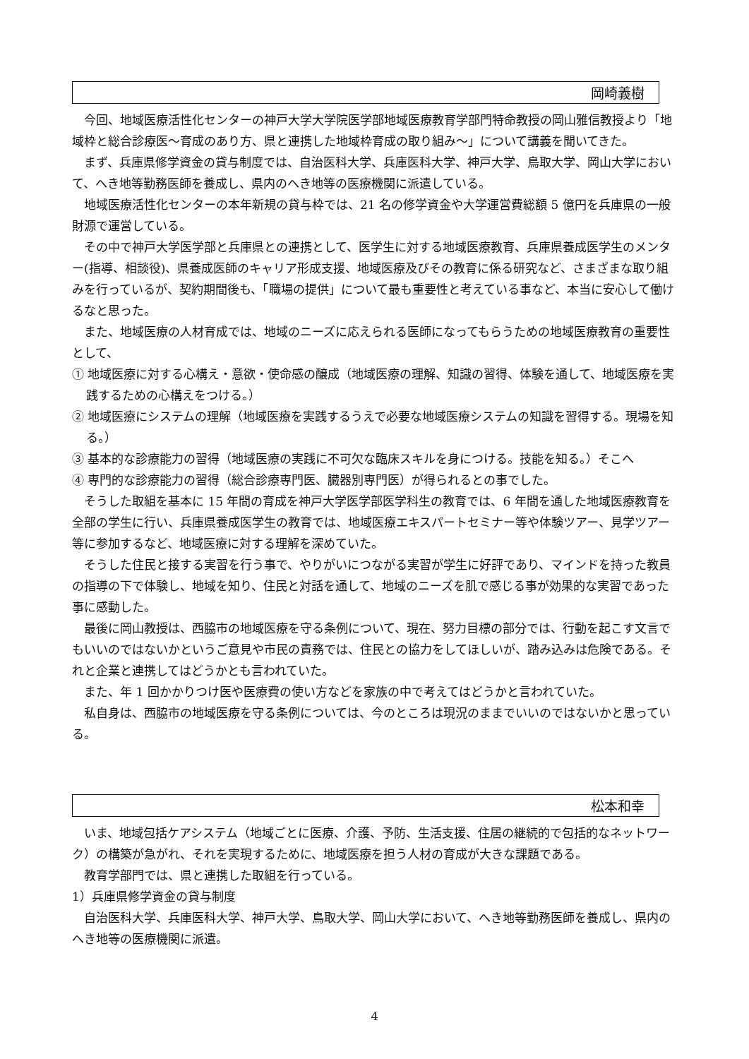岡崎義樹
今回、地域医療活性化センターの神戸大学大学院医学部地域医療教育学部門特命教授の岡山雅信教授より「地域枠と総合診療医～育成のあり方、県と連携した地域枠育成の取り組み～」について講義を聞いてきた。
まず、兵庫県修学資金の貸与制度では、自治医科大学、兵庫医科大学、神戸大学、鳥取大学、岡山大学において、へき地等勤務医師を養成し、県内のへき地等の医療機関に派遣している。
地域医療活性化センターの本年新規の貸与枠では、21 名の修学資金や大学運営費総額 5 億円を兵庫県の一般財源で運営している。
その中で神戸大学医学部と兵庫県との連携として、医学生に対する地域医療教育、兵庫県養成医学生のメンター(指導、相談役)、県養成医師のキャリア形成支援、地域医療及びその教育に係る研究など、さまざまな取り組みを行っているが、契約期間後も、「職場の提供」について最も重要性と考えている事など、本当に安心して働けるなと思った。
また、地域医療の人材育成では、地域のニーズに応えられる医師になってもらうための地域医療教育の重要性として、
① 地域医療に対する心構え・意欲・使命感の醸成（地域医療の理解、知識の習得、体験を通して、地域医療を実践するための心構えをつける。）
② 地域医療にシステムの理解（地域医療を実践するうえで必要な地域医療システムの知識を習得する。現場を知る。）
③ 基本的な診療能力の習得（地域医療の実践に不可欠な臨床スキルを身につける。技能を知る。）そこへ
④ 専門的な診療能力の習得（総合診療専門医、臓器別専門医）が得られるとの事でした。
そうした取組を基本に 15 年間の育成を神戸大学医学部医学科生の教育では、6 年間を通した地域医療教育を全部の学生に行い、兵庫県養成医学生の教育では、地域医療エキスパートセミナー等や体験ツアー、見学ツアー等に参加するなど、地域医療に対する理解を深めていた。
そうした住民と接する実習を行う事で、やりがいにつながる実習が学生に好評であり、マインドを持った教員の指導の下で体験し、地域を知り、住民と対話を通して、地域のニーズを肌で感じる事が効果的な実習であった事に感動した。
最後に岡山教授は、西脇市の地域医療を守る条例について、現在、努力目標の部分では、行動を起こす文言でもいいのではないかというご意見や市民の責務では、住民との協力をしてほしいが、踏み込みは危険である。それと企業と連携してはどうかとも言われていた。
また、年 1 回かかりつけ医や医療費の使い方などを家族の中で考えてはどうかと言われていた。
私自身は、西脇市の地域医療を守る条例については、今のところは現況のままでいいのではないかと思っている。
松本和幸
いま、地域包括ケアシステム（地域ごとに医療、介護、予防、生活支援、住居の継続的で包括的なネットワーク）の構築が急がれ、それを実現するために、地域医療を担う人材の育成が大きな課題である。
教育学部門では、県と連携した取組を行っている。
1）兵庫県修学資金の貸与制度
自治医科大学、兵庫医科大学、神戸大学、鳥取大学、岡山大学において、へき地等勤務医師を養成し、県内のへき地等の医療機関に派遣。
4